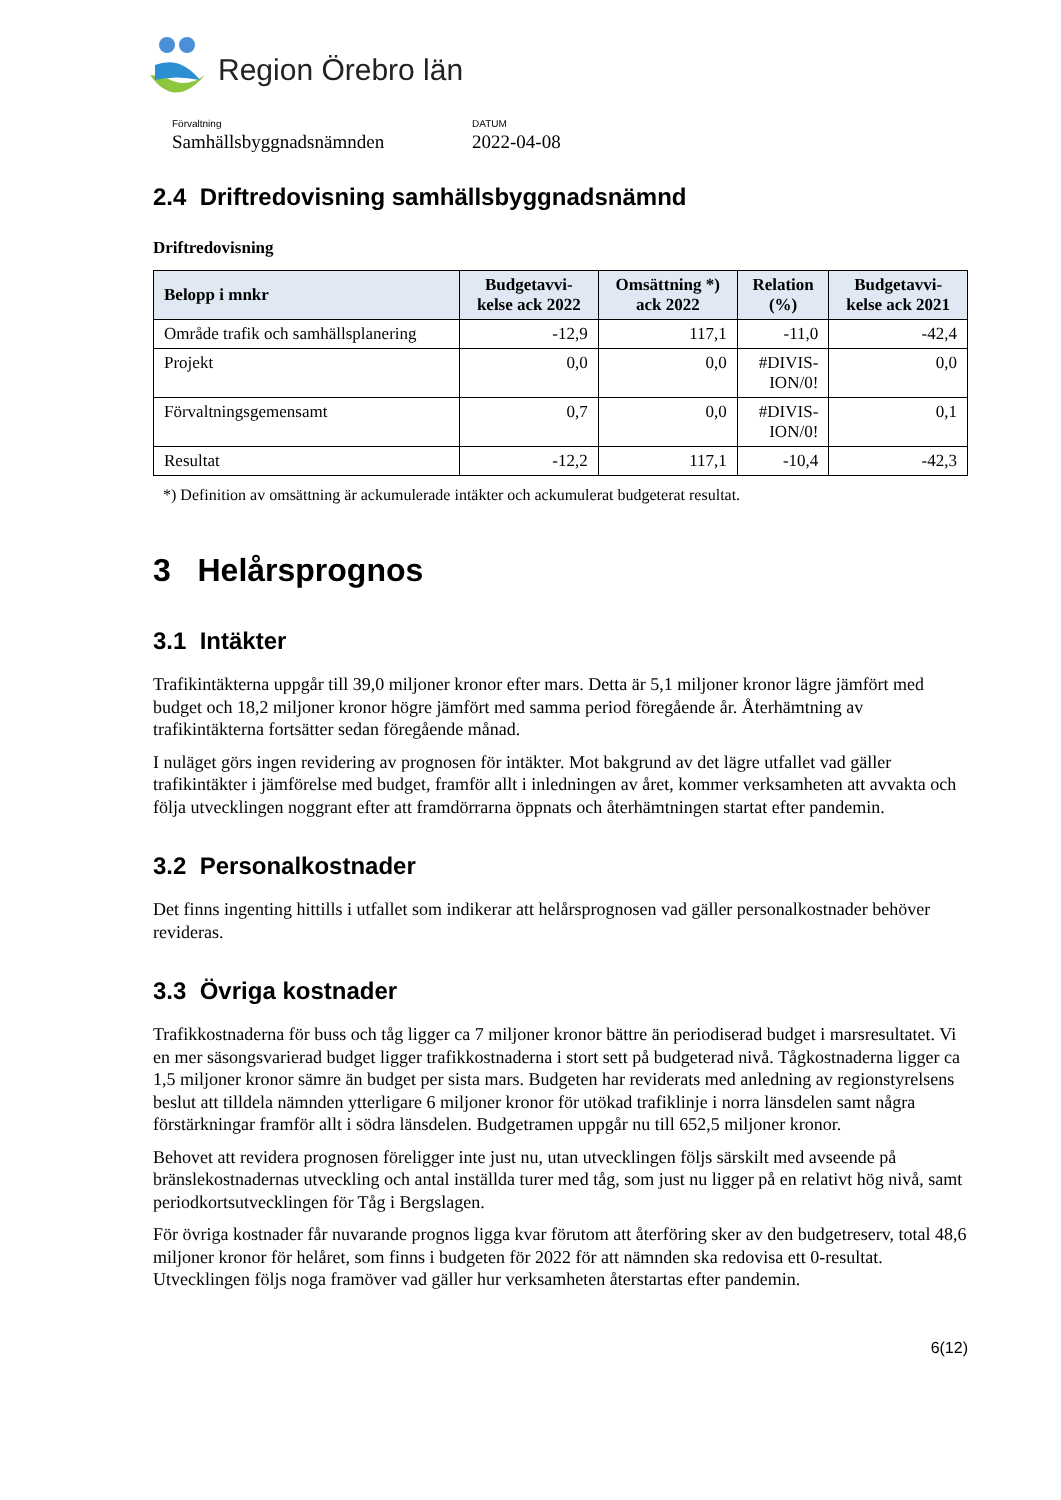Region Örebro län
Förvaltning
Samhällsbyggnadsnämnden
DATUM
2022-04-08
2.4 Driftredovisning samhällsbyggnadsnämnd
Driftredovisning
| Belopp i mnkr | Budgetavvi- kelse ack 2022 | Omsättning *) ack 2022 | Relation (%) | Budgetavvi- kelse ack 2021 |
| --- | --- | --- | --- | --- |
| Område trafik och samhällsplanering | -12,9 | 117,1 | -11,0 | -42,4 |
| Projekt | 0,0 | 0,0 | #DIVIS- ION/0! | 0,0 |
| Förvaltningsgemensamt | 0,7 | 0,0 | #DIVIS- ION/0! | 0,1 |
| Resultat | -12,2 | 117,1 | -10,4 | -42,3 |
*) Definition av omsättning är ackumulerade intäkter och ackumulerat budgeterat resultat.
3 Helårsprognos
3.1 Intäkter
Trafikintäkterna uppgår till 39,0 miljoner kronor efter mars. Detta är 5,1 miljoner kronor lägre jämfört med budget och 18,2 miljoner kronor högre jämfört med samma period föregående år. Återhämtning av trafikintäkterna fortsätter sedan föregående månad.
I nuläget görs ingen revidering av prognosen för intäkter. Mot bakgrund av det lägre utfallet vad gäller trafikintäkter i jämförelse med budget, framför allt i inledningen av året, kommer verksamheten att avvakta och följa utvecklingen noggrant efter att framdörrarna öppnats och återhämtningen startat efter pandemin.
3.2 Personalkostnader
Det finns ingenting hittills i utfallet som indikerar att helårsprognosen vad gäller personalkostnader behöver revideras.
3.3 Övriga kostnader
Trafikkostnaderna för buss och tåg ligger ca 7 miljoner kronor bättre än periodiserad budget i marsresultatet. Vi en mer säsongsvarierad budget ligger trafikkostnaderna i stort sett på budgeterad nivå. Tågkostnaderna ligger ca 1,5 miljoner kronor sämre än budget per sista mars. Budgeten har reviderats med anledning av regionstyrelsens beslut att tilldela nämnden ytterligare 6 miljoner kronor för utökad trafiklinje i norra länsdelen samt några förstärkningar framför allt i södra länsdelen. Budgetramen uppgår nu till 652,5 miljoner kronor.
Behovet att revidera prognosen föreligger inte just nu, utan utvecklingen följs särskilt med avseende på bränslekostnadernas utveckling och antal inställda turer med tåg, som just nu ligger på en relativt hög nivå, samt periodkortsutvecklingen för Tåg i Bergslagen.
För övriga kostnader får nuvarande prognos ligga kvar förutom att återföring sker av den budgetreserv, total 48,6 miljoner kronor för helåret, som finns i budgeten för 2022 för att nämnden ska redovisa ett 0-resultat. Utvecklingen följs noga framöver vad gäller hur verksamheten återstartas efter pandemin.
6(12)